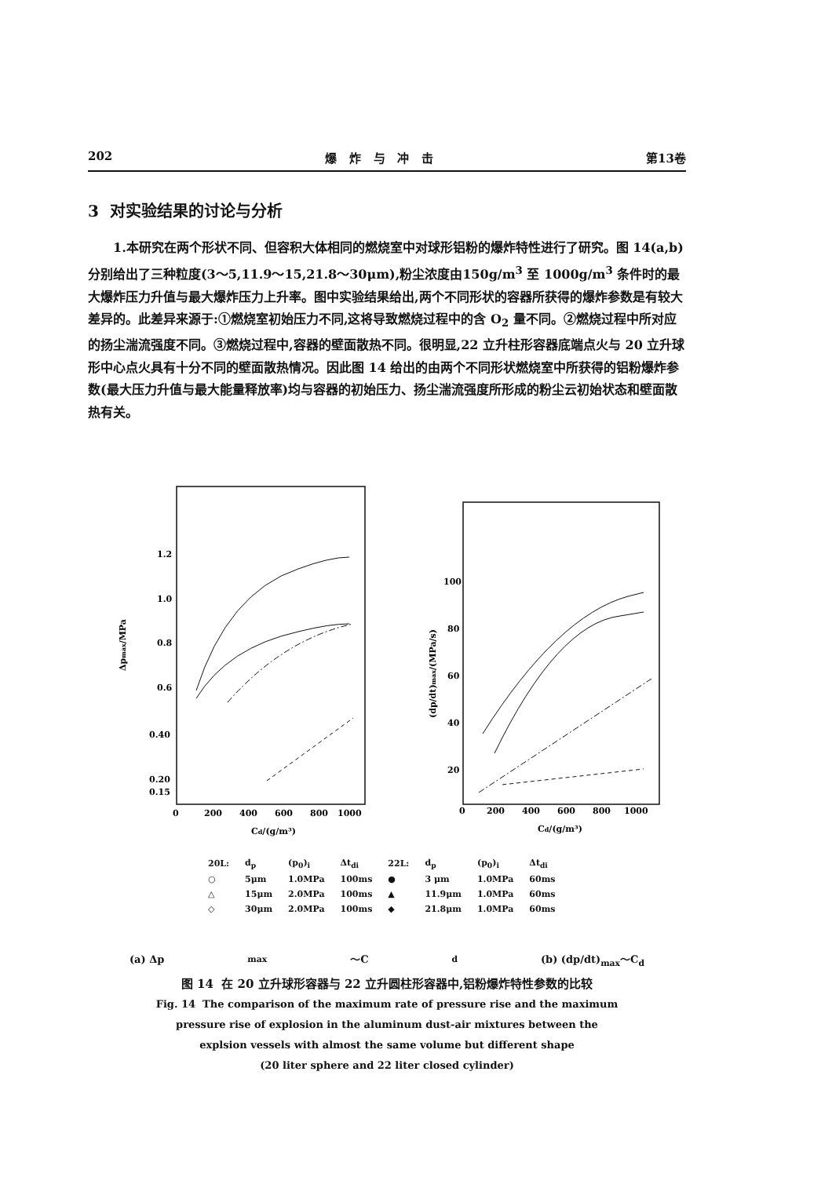202 爆 炸 与 冲 击 第13卷
3 对实验结果的讨论与分析
1.本研究在两个形状不同、但容积大体相同的燃烧室中对球形铝粉的爆炸特性进行了研究。图 14(a,b)分别给出了三种粒度(3～5,11.9～15,21.8～30μm),粉尘浓度由150g/m<sup>3</sup> 至 1000g/m<sup>3</sup> 条件时的最大爆炸压力升值与最大爆炸压力上升率。图中实验结果给出,两个不同形状的容器所获得的爆炸参数是有较大差异的。此差异来源于:①燃烧室初始压力不同,这将导致燃烧过程中的含 O<sub>2</sub> 量不同。②燃烧过程中所对应的扬尘湍流强度不同。③燃烧过程中,容器的壁面散热不同。很明显,22 立升柱形容器底端点火与 20 立升球形中心点火具有十分不同的壁面散热情况。因此图 14 给出的由两个不同形状燃烧室中所获得的铝粉爆炸参数(最大压力升值与最大能量释放率)均与容器的初始压力、扬尘湍流强度所形成的粉尘云初始状态和壁面散热有关。
1.2
1.0
0.8
0.6
0.40
0.20
0.15
0
200
400
600
800
1000
Cd/(g/m³)
Δpmax/MPa
100
80
60
40
20
0
200
400
600
800
1000
Cd/(g/m³)
(dp/dt)max/(MPa/s)
| 20L: | d<sub>p</sub> | (p<sub>0</sub>)<sub>i</sub> | Δt<sub>di</sub> | 22L: | d<sub>p</sub> | (p<sub>0</sub>)<sub>i</sub> | Δt<sub>di</sub> |
| ○ | 5μm | 1.0MPa | 100ms | ● | 3 μm | 1.0MPa | 60ms |
| △ | 15μm | 2.0MPa | 100ms | ▲ | 11.9μm | 1.0MPa | 60ms |
| ◇ | 30μm | 2.0MPa | 100ms | ◆ | 21.8μm | 1.0MPa | 60ms |
(a) Δp<sub>max</sub>～C<sub>d</sub> (b) (dp/dt)<sub>max</sub>～C<sub>d</sub>
图 14 在 20 立升球形容器与 22 立升圆柱形容器中,铝粉爆炸特性参数的比较
Fig. 14 The comparison of the maximum rate of pressure rise and the maximum
pressure rise of explosion in the aluminum dust-air mixtures between the
explsion vessels with almost the same volume but different shape
(20 liter sphere and 22 liter closed cylinder)